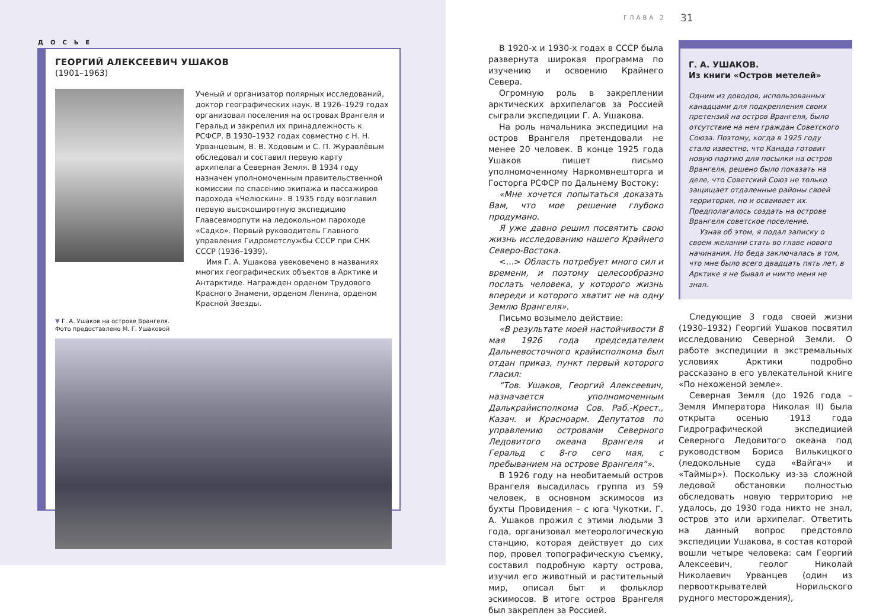ДОСЬЕ
ГЕОРГИЙ АЛЕКСЕЕВИЧ УШАКОВ
(1901–1963)
Ученый и организатор полярных исследований, доктор географических наук. В 1926–1929 годах организовал поселения на островах Врангеля и Геральд и закрепил их принадлежность к РСФСР. В 1930–1932 годах совместно с Н. Н. Урванцевым, В. В. Ходовым и С. П. Журавлёвым обследовал и составил первую карту архипелага Северная Земля. В 1934 году назначен уполномоченным правительственной комиссии по спасению экипажа и пассажиров парохода «Челюскин». В 1935 году возглавил первую высокоширотную экспедицию Главсевморпути на ледокольном пароходе «Садко». Первый руководитель Главного управления Гидрометслужбы СССР при СНК СССР (1936–1939).
Имя Г. А. Ушакова увековечено в названиях многих географических объектов в Арктике и Антарктиде. Награжден орденом Трудового Красного Знамени, орденом Ленина, орденом Красной Звезды.
▼ Г. А. Ушаков на острове Врангеля.
Фото предоставлено М. Г. Ушаковой
ГЛАВА 2 31
В 1920-х и 1930-х годах в СССР была развернута широкая программа по изучению и освоению Крайнего Севера.
Огромную роль в закреплении арктических архипелагов за Россией сыграли экспедиции Г. А. Ушакова.
На роль начальника экспедиции на остров Врангеля претендовали не менее 20 человек. В конце 1925 года Ушаков пишет письмо уполномоченному Наркомвнешторга и Госторга РСФСР по Дальнему Востоку:
«Мне хочется попытаться доказать Вам, что мое решение глубоко продумано.
Я уже давно решил посвятить свою жизнь исследованию нашего Крайнего Северо-Востока.
<...> Область потребует много сил и времени, и поэтому целесообразно послать человека, у которого жизнь впереди и которого хватит не на одну Землю Врангеля».
Письмо возымело действие:
«В результате моей настойчивости 8 мая 1926 года председателем Дальневосточного крайисполкома был отдан приказ, пункт первый которого гласил:
“Тов. Ушаков, Георгий Алексеевич, назначается уполномоченным Далькрайисполкома Сов. Раб.-Крест., Казач. и Красноарм. Депутатов по управлению островами Северного Ледовитого океана Врангеля и Геральд с 8-го сего мая, с пребыванием на острове Врангеля”».
В 1926 году на необитаемый остров Врангеля высадилась группа из 59 человек, в основном эскимосов из бухты Провидения – с юга Чукотки. Г. А. Ушаков прожил с этими людьми 3 года, организовал метеорологическую станцию, которая действует до сих пор, провел топографическую съемку, составил подробную карту острова, изучил его животный и растительный мир, описал быт и фольклор эскимосов. В итоге остров Врангеля был закреплен за Россией.
Г. А. УШАКОВ.
Из книги «Остров метелей»
Одним из доводов, использованных канадцами для подкрепления своих претензий на остров Врангеля, было отсутствие на нем граждан Советского Союза. Поэтому, когда в 1925 году стало известно, что Канада готовит новую партию для посылки на остров Врангеля, решено было показать на деле, что Советский Союз не только защищает отдаленные районы своей территории, но и осваивает их. Предполагалось создать на острове Врангеля советское поселение.
Узнав об этом, я подал записку о своем желании стать во главе нового начинания. Но беда заключалась в том, что мне было всего двадцать пять лет, в Арктике я не бывал и никто меня не знал.
Следующие 3 года своей жизни (1930–1932) Георгий Ушаков посвятил исследованию Северной Земли. О работе экспедиции в экстремальных условиях Арктики подробно рассказано в его увлекательной книге «По нехоженой земле».
Северная Земля (до 1926 года – Земля Императора Николая II) была открыта осенью 1913 года Гидрографической экспедицией Северного Ледовитого океана под руководством Бориса Вилькицкого (ледокольные суда «Вайгач» и «Таймыр»). Поскольку из-за сложной ледовой обстановки полностью обследовать новую территорию не удалось, до 1930 года никто не знал, остров это или архипелаг. Ответить на данный вопрос предстояло экспедиции Ушакова, в состав которой вошли четыре человека: сам Георгий Алексеевич, геолог Николай Николаевич Урванцев (один из первооткрывателей Норильского рудного месторождения),